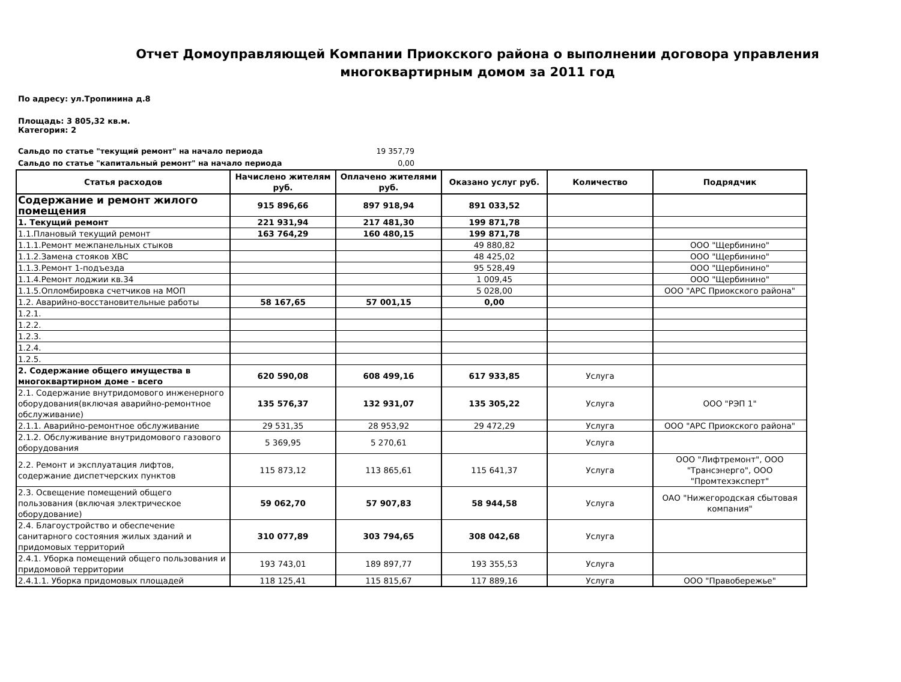Отчет Домоуправляющей Компании Приокского района о выполнении договора управления многоквартирным домом за 2011 год
По адресу: ул.Тропинина д.8
Площадь: 3 805,32 кв.м.
Категория: 2
Сальдо по статье "текущий ремонт" на начало периода 19 357,79
Сальдо по статье "капитальный ремонт" на начало периода 0,00
| Статья расходов | Начислено жителям руб. | Оплачено жителями руб. | Оказано услуг руб. | Количество | Подрядчик |
| --- | --- | --- | --- | --- | --- |
| Содержание и ремонт жилого помещения | 915 896,66 | 897 918,94 | 891 033,52 | | |
| 1. Текущий ремонт | 221 931,94 | 217 481,30 | 199 871,78 | | |
| 1.1.Плановый текущий ремонт | 163 764,29 | 160 480,15 | 199 871,78 | | |
| 1.1.1.Ремонт межпанельных стыков | | | 49 880,82 | | ООО "Щербинино" |
| 1.1.2.Замена стояков ХВС | | | 48 425,02 | | ООО "Щербинино" |
| 1.1.3.Ремонт 1-подъезда | | | 95 528,49 | | ООО "Щербинино" |
| 1.1.4.Ремонт лоджии кв.34 | | | 1 009,45 | | ООО "Щербинино" |
| 1.1.5.Опломбировка счетчиков на МОП | | | 5 028,00 | | ООО "АРС Приокского района" |
| 1.2. Аварийно-восстановительные работы | 58 167,65 | 57 001,15 | 0,00 | | |
| 1.2.1. | | | | | |
| 1.2.2. | | | | | |
| 1.2.3. | | | | | |
| 1.2.4. | | | | | |
| 1.2.5. | | | | | |
| 2. Содержание общего имущества в многоквартирном доме - всего | 620 590,08 | 608 499,16 | 617 933,85 | Услуга | |
| 2.1. Содержание внутридомового инженерного оборудования(включая аварийно-ремонтное обслуживание) | 135 576,37 | 132 931,07 | 135 305,22 | Услуга | ООО "РЭП 1" |
| 2.1.1. Аварийно-ремонтное обслуживание | 29 531,35 | 28 953,92 | 29 472,29 | Услуга | ООО "АРС Приокского района" |
| 2.1.2. Обслуживание внутридомового газового оборудования | 5 369,95 | 5 270,61 | | Услуга | |
| 2.2. Ремонт и эксплуатация лифтов, содержание диспетчерских пунктов | 115 873,12 | 113 865,61 | 115 641,37 | Услуга | ООО "Лифтремонт", ООО "Трансэнерго", ООО "Промтехэксперт" |
| 2.3. Освещение помещений общего пользования (включая электрическое оборудование) | 59 062,70 | 57 907,83 | 58 944,58 | Услуга | ОАО "Нижегородская сбытовая компания" |
| 2.4. Благоустройство и обеспечение санитарного состояния жилых зданий и придомовых территорий | 310 077,89 | 303 794,65 | 308 042,68 | Услуга | |
| 2.4.1. Уборка помещений общего пользования и придомовой территории | 193 743,01 | 189 897,77 | 193 355,53 | Услуга | |
| 2.4.1.1. Уборка придомовых площадей | 118 125,41 | 115 815,67 | 117 889,16 | Услуга | ООО "Правобережье" |